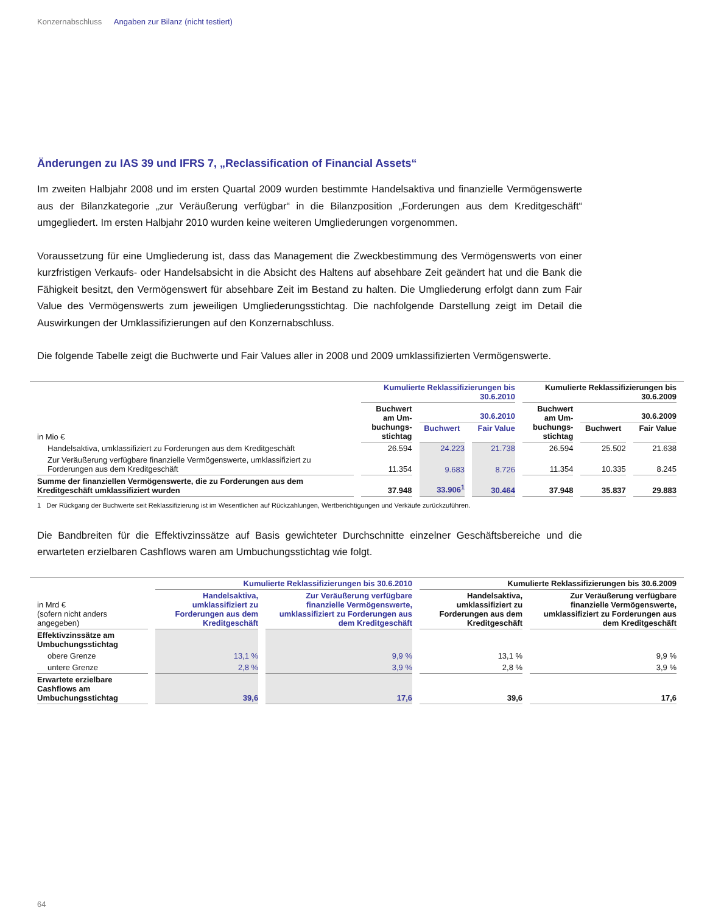Konzernabschluss Angaben zur Bilanz (nicht testiert)
Änderungen zu IAS 39 und IFRS 7, „Reclassification of Financial Assets“
Im zweiten Halbjahr 2008 und im ersten Quartal 2009 wurden bestimmte Handelsaktiva und finanzielle Vermögenswerte aus der Bilanzkategorie „zur Veräußerung verfügbar“ in die Bilanzposition „Forderungen aus dem Kreditgeschäft“ umgegliedert. Im ersten Halbjahr 2010 wurden keine weiteren Umgliederungen vorgenommen.
Voraussetzung für eine Umgliederung ist, dass das Management die Zweckbestimmung des Vermögenswerts von einer kurzfristigen Verkaufs- oder Handelsabsicht in die Absicht des Haltens auf absehbare Zeit geändert hat und die Bank die Fähigkeit besitzt, den Vermögenswert für absehbare Zeit im Bestand zu halten. Die Umgliederung erfolgt dann zum Fair Value des Vermögenswerts zum jeweiligen Umgliederungsstichtag. Die nachfolgende Darstellung zeigt im Detail die Auswirkungen der Umklassifizierungen auf den Konzernabschluss.
Die folgende Tabelle zeigt die Buchwerte und Fair Values aller in 2008 und 2009 umklassifizierten Vermögenswerte.
| | Kumulierte Reklassifizierungen bis 30.6.2010 | | | Kumulierte Reklassifizierungen bis 30.6.2009 | | |
| --- | --- | --- | --- | --- | --- | --- |
| in Mio € | Buchwert am Um- buchungs- stichtag | 30.6.2010 | | Buchwert am Um- buchungs- stichtag | 30.6.2009 | |
| | | Buchwert | Fair Value | | Buchwert | Fair Value |
| Handelsaktiva, umklassifiziert zu Forderungen aus dem Kreditgeschäft | 26.594 | 24.223 | 21.738 | 26.594 | 25.502 | 21.638 |
| Zur Veräußerung verfügbare finanzielle Vermögenswerte, umklassifiziert zu Forderungen aus dem Kreditgeschäft | 11.354 | 9.683 | 8.726 | 11.354 | 10.335 | 8.245 |
| Summe der finanziellen Vermögenswerte, die zu Forderungen aus dem Kreditgeschäft umklassifiziert wurden | 37.948 | 33.906<sup>1</sup> | 30.464 | 37.948 | 35.837 | 29.883 |
1 Der Rückgang der Buchwerte seit Reklassifizierung ist im Wesentlichen auf Rückzahlungen, Wertberichtigungen und Verkäufe zurückzuführen.
Die Bandbreiten für die Effektivzinssätze auf Basis gewichteter Durchschnitte einzelner Geschäftsbereiche und die erwarteten erzielbaren Cashflows waren am Umbuchungsstichtag wie folgt.
| | Kumulierte Reklassifizierungen bis 30.6.2010 | | Kumulierte Reklassifizierungen bis 30.6.2009 | |
| --- | --- | --- | --- | --- |
| in Mrd € (sofern nicht anders angegeben) | Handelsaktiva, umklassifiziert zu Forderungen aus dem Kreditgeschäft | Zur Veräußerung verfügbare finanzielle Vermögenswerte, umklassifiziert zu Forderungen aus dem Kreditgeschäft | Handelsaktiva, umklassifiziert zu Forderungen aus dem Kreditgeschäft | Zur Veräußerung verfügbare finanzielle Vermögenswerte, umklassifiziert zu Forderungen aus dem Kreditgeschäft |
| Effektivzinssätze am Umbuchungsstichtag | | | | |
| obere Grenze | 13,1 % | 9,9 % | 13,1 % | 9,9 % |
| untere Grenze | 2,8 % | 3,9 % | 2,8 % | 3,9 % |
| Erwartete erzielbare Cashflows am Umbuchungsstichtag | 39,6 | 17,6 | 39,6 | 17,6 |
64